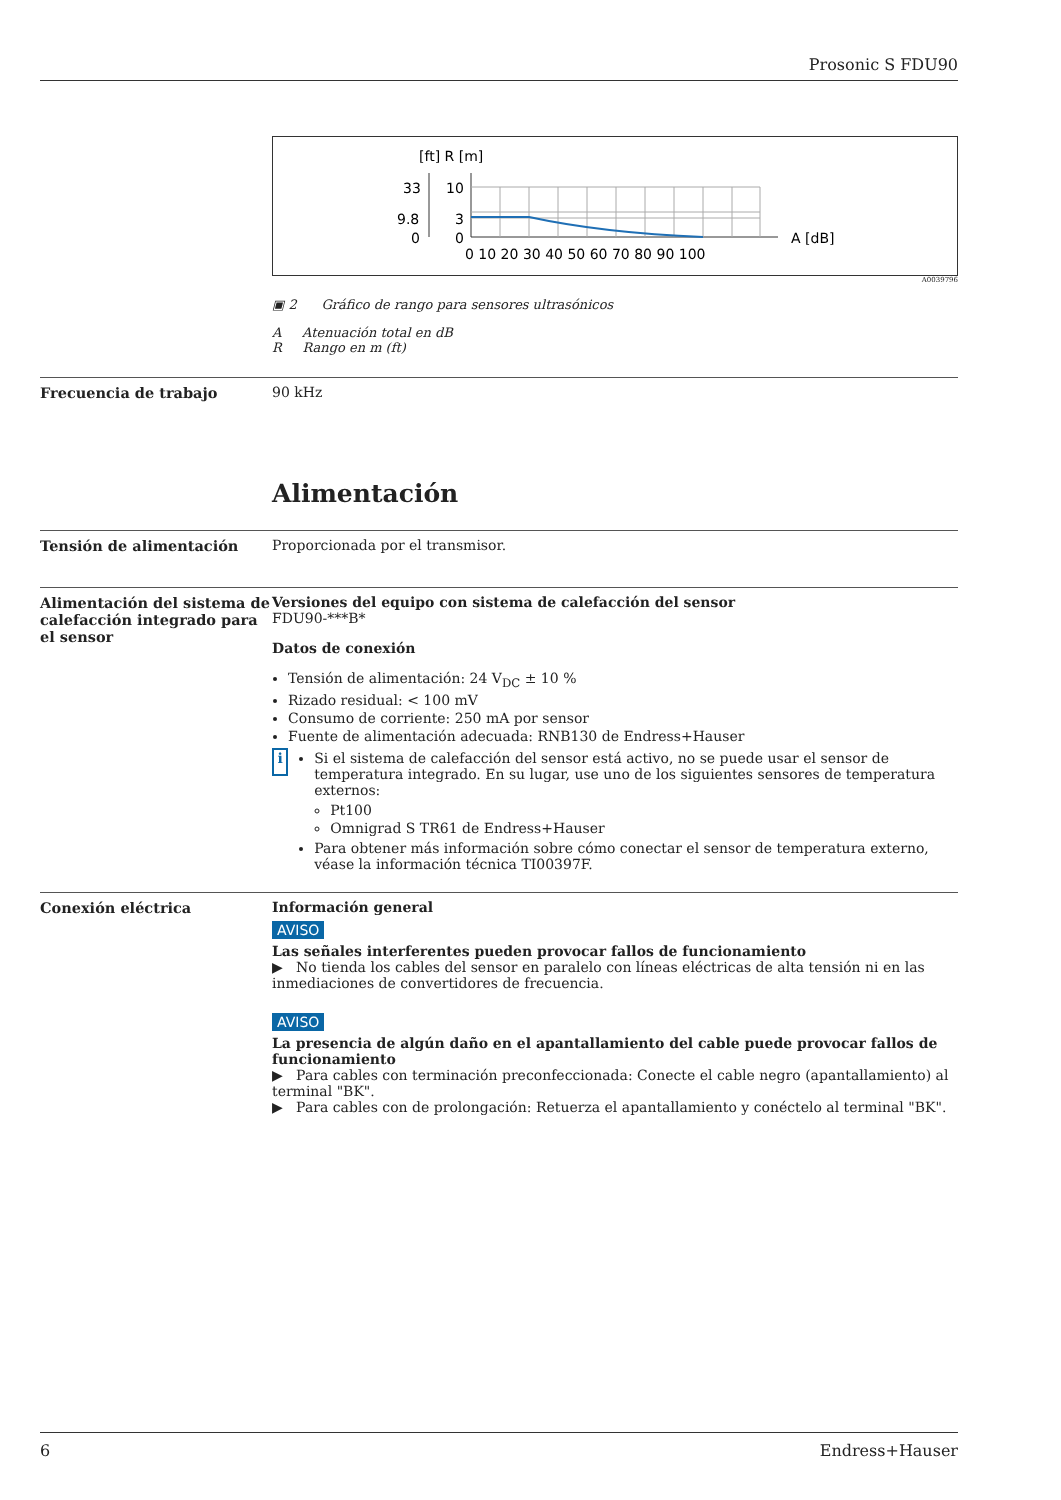Prosonic S FDU90
[ft] R [m]
33
10
9.8
3
0
0
A [dB]
0 10 20 30 40 50 60 70 80 90 100
A0039796
▣ 2 Gráfico de rango para sensores ultrasónicos
A Atenuación total en dB
R Rango en m (ft)
Frecuencia de trabajo 90 kHz
Alimentación
Tensión de alimentación Proporcionada por el transmisor.
Alimentación del sistema de calefacción integrado para el sensor
Versiones del equipo con sistema de calefacción del sensor
FDU90-***B*
Datos de conexión
Tensión de alimentación: 24 V<sub>DC</sub> ± 10 %
Rizado residual: < 100 mV
Consumo de corriente: 250 mA por sensor
Fuente de alimentación adecuada: RNB130 de Endress+Hauser
i
Si el sistema de calefacción del sensor está activo, no se puede usar el sensor de temperatura integrado. En su lugar, use uno de los siguientes sensores de temperatura externos:
Pt100
Omnigrad S TR61 de Endress+Hauser
Para obtener más información sobre cómo conectar el sensor de temperatura externo, véase la información técnica TI00397F.
Conexión eléctrica Información general
AVISO
Las señales interferentes pueden provocar fallos de funcionamiento
▶ No tienda los cables del sensor en paralelo con líneas eléctricas de alta tensión ni en las inmediaciones de convertidores de frecuencia.
AVISO
La presencia de algún daño en el apantallamiento del cable puede provocar fallos de funcionamiento
▶ Para cables con terminación preconfeccionada: Conecte el cable negro (apantallamiento) al terminal "BK".
▶ Para cables con de prolongación: Retuerza el apantallamiento y conéctelo al terminal "BK".
6 Endress+Hauser